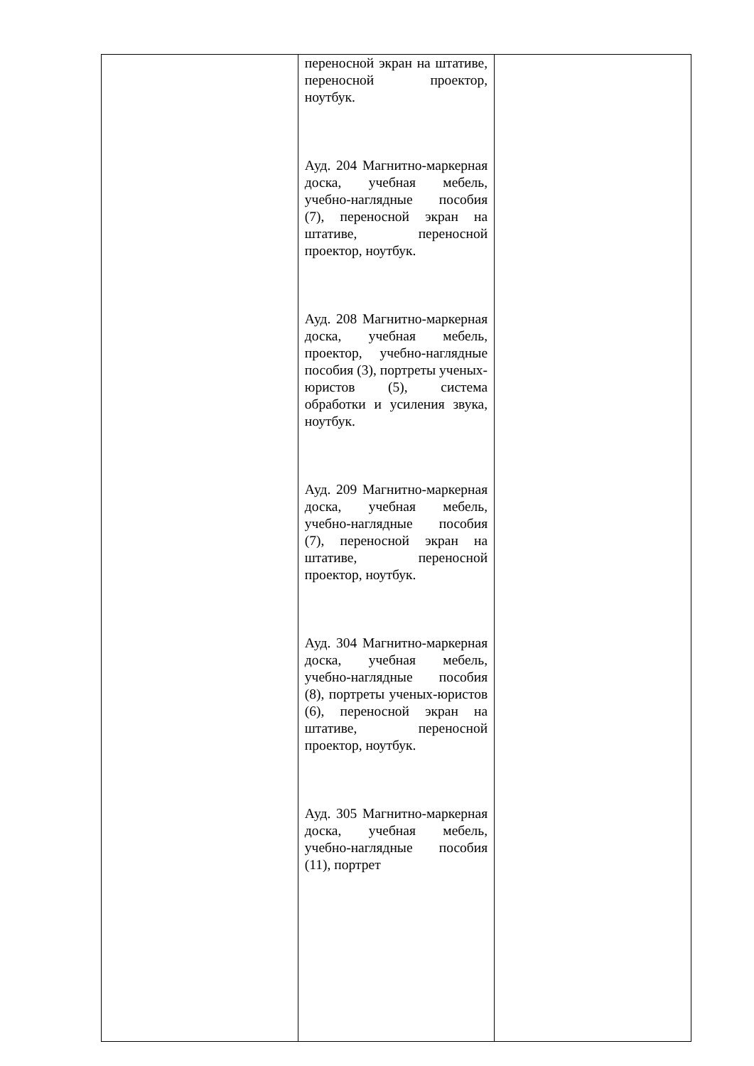| | переносной экран на штативе, переносной проектор, ноутбук. Ауд. 204 Магнитно-маркерная доска, учебная мебель, учебно-наглядные пособия (7), переносной экран на штативе, переносной проектор, ноутбук. Ауд. 208 Магнитно-маркерная доска, учебная мебель, проектор, учебно-наглядные пособия (3), портреты ученых-юристов (5), система обработки и усиления звука, ноутбук. Ауд. 209 Магнитно-маркерная доска, учебная мебель, учебно-наглядные пособия (7), переносной экран на штативе, переносной проектор, ноутбук. Ауд. 304 Магнитно-маркерная доска, учебная мебель, учебно-наглядные пособия (8), портреты ученых-юристов (6), переносной экран на штативе, переносной проектор, ноутбук. Ауд. 305 Магнитно-маркерная доска, учебная мебель, учебно-наглядные пособия (11), портрет | |